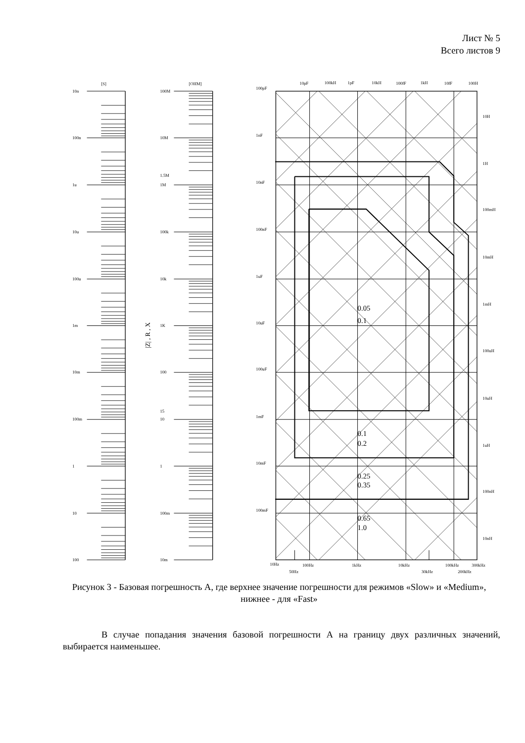Лист № 5
Всего листов 9
[S]
[OHM]
10n
100n
1u
10u
100u
1m
10m
100m
1
10
100
100M
10M
1.5M
1M
100k
10k
1K
100
15
10
1
100m
10m
|Z| , R , X
0.05
0.1
0.1
0.2
0.25
0.35
0.65
1.0
100pF
1nF
10nF
100nF
1uF
10uF
100uF
1mF
10mF
100mF
10pF
100kH
1pF
10kH
100fF
1kH
10fF
100H
10H
1H
100mH
10mH
1mH
100uH
10uH
1uH
100nH
10nH
10Hz
100Hz
1kHz
10kHz
100kHz
300kHz
50Hz
30kHz
200kHz
Рисунок 3 - Базовая погрешность А, где верхнее значение погрешности для режимов «Slow» и «Medium», нижнее - для «Fast»
В случае попадания значения базовой погрешности А на границу двух различных значений, выбирается наименьшее.